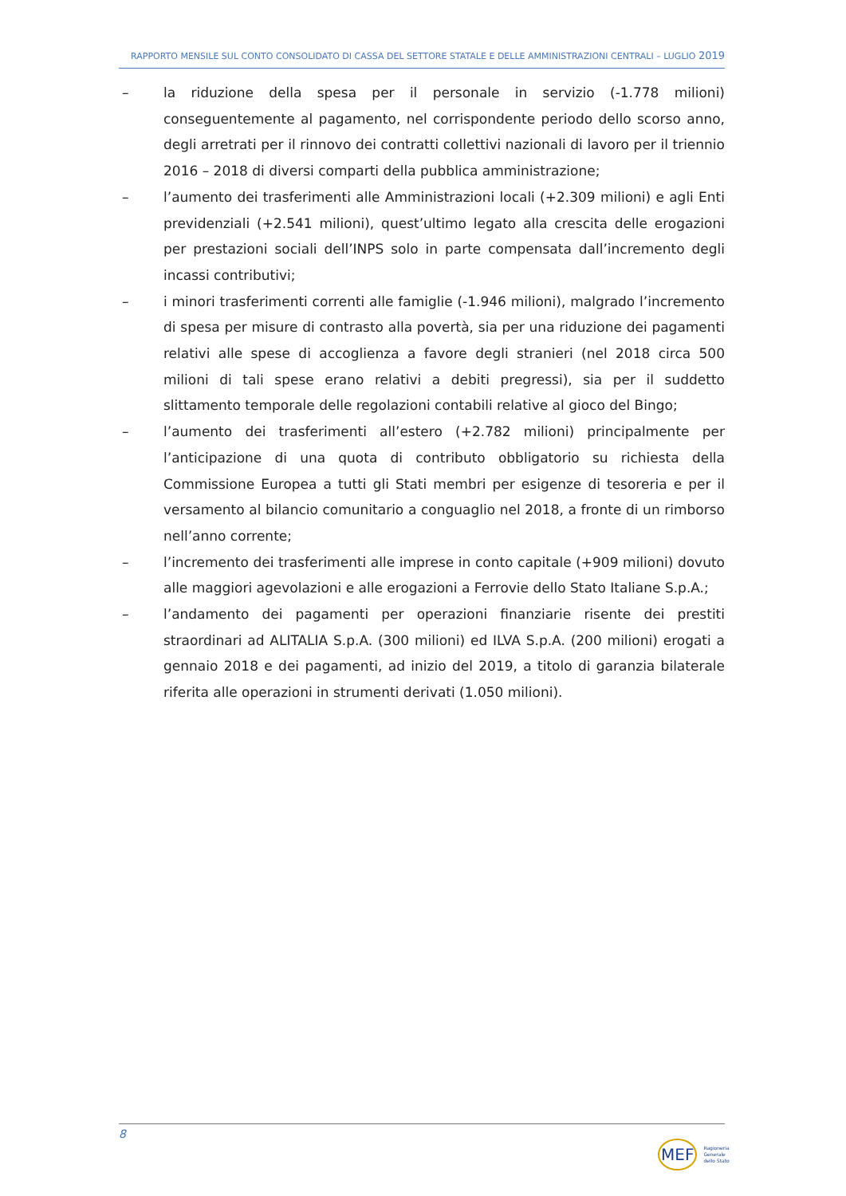RAPPORTO MENSILE SUL CONTO CONSOLIDATO DI CASSA DEL SETTORE STATALE E DELLE AMMINISTRAZIONI CENTRALI – LUGLIO 2019
– la riduzione della spesa per il personale in servizio (-1.778 milioni) conseguentemente al pagamento, nel corrispondente periodo dello scorso anno, degli arretrati per il rinnovo dei contratti collettivi nazionali di lavoro per il triennio 2016 – 2018 di diversi comparti della pubblica amministrazione;
– l’aumento dei trasferimenti alle Amministrazioni locali (+2.309 milioni) e agli Enti previdenziali (+2.541 milioni), quest’ultimo legato alla crescita delle erogazioni per prestazioni sociali dell’INPS solo in parte compensata dall’incremento degli incassi contributivi;
– i minori trasferimenti correnti alle famiglie (-1.946 milioni), malgrado l’incremento di spesa per misure di contrasto alla povertà, sia per una riduzione dei pagamenti relativi alle spese di accoglienza a favore degli stranieri (nel 2018 circa 500 milioni di tali spese erano relativi a debiti pregressi), sia per il suddetto slittamento temporale delle regolazioni contabili relative al gioco del Bingo;
– l’aumento dei trasferimenti all’estero (+2.782 milioni) principalmente per l’anticipazione di una quota di contributo obbligatorio su richiesta della Commissione Europea a tutti gli Stati membri per esigenze di tesoreria e per il versamento al bilancio comunitario a conguaglio nel 2018, a fronte di un rimborso nell’anno corrente;
– l’incremento dei trasferimenti alle imprese in conto capitale (+909 milioni) dovuto alle maggiori agevolazioni e alle erogazioni a Ferrovie dello Stato Italiane S.p.A.;
– l’andamento dei pagamenti per operazioni finanziarie risente dei prestiti straordinari ad ALITALIA S.p.A. (300 milioni) ed ILVA S.p.A. (200 milioni) erogati a gennaio 2018 e dei pagamenti, ad inizio del 2019, a titolo di garanzia bilaterale riferita alle operazioni in strumenti derivati (1.050 milioni).
8
MEF Ragioneria
Generale
dello Stato